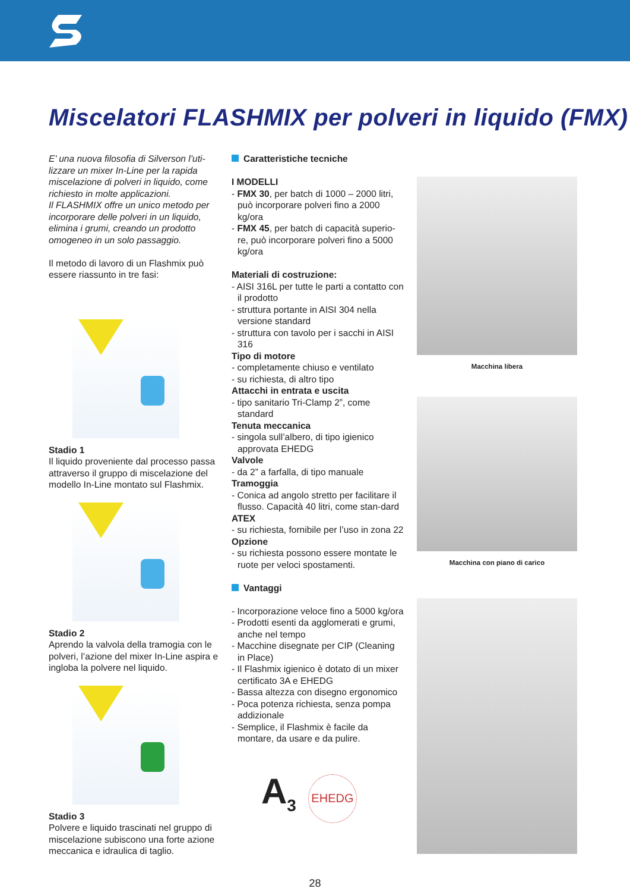Miscelatori FLASHMIX per polveri in liquido (FMX)
E’ una nuova filosofia di Silverson l’uti-lizzare un mixer In-Line per la rapida miscelazione di polveri in liquido, come richiesto in molte applicazioni.
Il FLASHMIX offre un unico metodo per incorporare delle polveri in un liquido, elimina i grumi, creando un prodotto omogeneo in un solo passaggio.
Il metodo di lavoro di un Flashmix può essere riassunto in tre fasi:
Stadio 1
Il liquido proveniente dal processo passa attraverso il gruppo di miscelazione del modello In-Line montato sul Flashmix.
Stadio 2
Aprendo la valvola della tramogia con le polveri, l’azione del mixer In-Line aspira e ingloba la polvere nel liquido.
Stadio 3
Polvere e liquido trascinati nel gruppo di miscelazione subiscono una forte azione meccanica e idraulica di taglio.
Caratteristiche tecniche
I MODELLI
- FMX 30, per batch di 1000 – 2000 litri, può incorporare polveri fino a 2000 kg/ora
- FMX 45, per batch di capacità superio-re, può incorporare polveri fino a 5000 kg/ora
Materiali di costruzione:
- AISI 316L per tutte le parti a contatto con il prodotto
- struttura portante in AISI 304 nella versione standard
- struttura con tavolo per i sacchi in AISI 316
Tipo di motore
- completamente chiuso e ventilato
- su richiesta, di altro tipo
Attacchi in entrata e uscita
- tipo sanitario Tri-Clamp 2”, come standard
Tenuta meccanica
- singola sull’albero, di tipo igienico approvata EHEDG
Valvole
- da 2” a farfalla, di tipo manuale
Tramoggia
- Conica ad angolo stretto per facilitare il flusso. Capacità 40 litri, come stan-dard
ATEX
- su richiesta, fornibile per l’uso in zona 22
Opzione
- su richiesta possono essere montate le ruote per veloci spostamenti.
Vantaggi
- Incorporazione veloce fino a 5000 kg/ora
- Prodotti esenti da agglomerati e grumi, anche nel tempo
- Macchine disegnate per CIP (Cleaning in Place)
- Il Flashmix igienico è dotato di un mixer certificato 3A e EHEDG
- Bassa altezza con disegno ergonomico
- Poca potenza richiesta, senza pompa addizionale
- Semplice, il Flashmix è facile da montare, da usare e da pulire.
A<sub>3</sub>
EHEDG
Macchina libera
Macchina con piano di carico
28